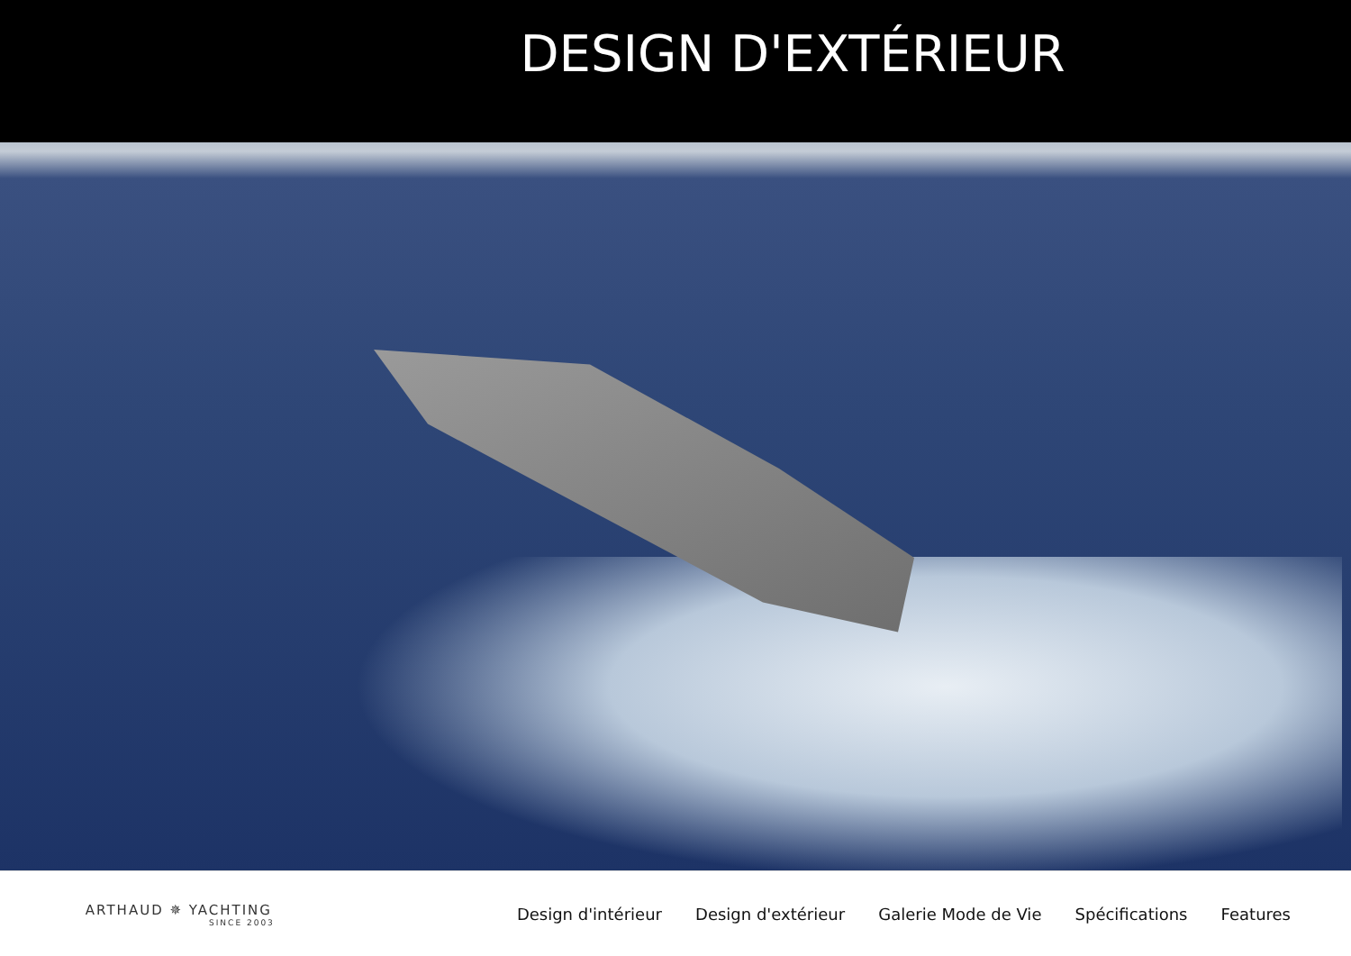DESIGN D'EXTÉRIEUR
ARTHAUD ✵ YACHTING
SINCE 2003
Design d'intérieur Design d'extérieur Galerie Mode de Vie Spécifications Features